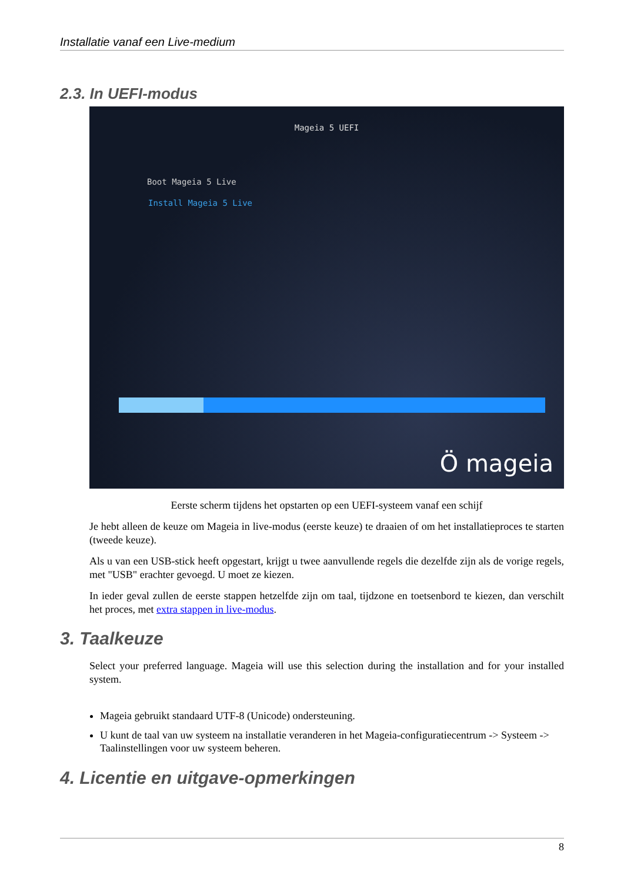Installatie vanaf een Live-medium
2.3. In UEFI-modus
Mageia 5 UEFI
Boot Mageia 5 Live
Install Mageia 5 Live
Ö mageia
Eerste scherm tijdens het opstarten op een UEFI-systeem vanaf een schijf
Je hebt alleen de keuze om Mageia in live-modus (eerste keuze) te draaien of om het installatieproces te starten (tweede keuze).
Als u van een USB-stick heeft opgestart, krijgt u twee aanvullende regels die dezelfde zijn als de vorige regels, met "USB" erachter gevoegd. U moet ze kiezen.
In ieder geval zullen de eerste stappen hetzelfde zijn om taal, tijdzone en toetsenbord te kiezen, dan verschilt het proces, met extra stappen in live-modus.
3. Taalkeuze
Select your preferred language. Mageia will use this selection during the installation and for your installed system.
Mageia gebruikt standaard UTF-8 (Unicode) ondersteuning.
U kunt de taal van uw systeem na installatie veranderen in het Mageia-configuratiecentrum -> Systeem -> Taalinstellingen voor uw systeem beheren.
4. Licentie en uitgave-opmerkingen
8